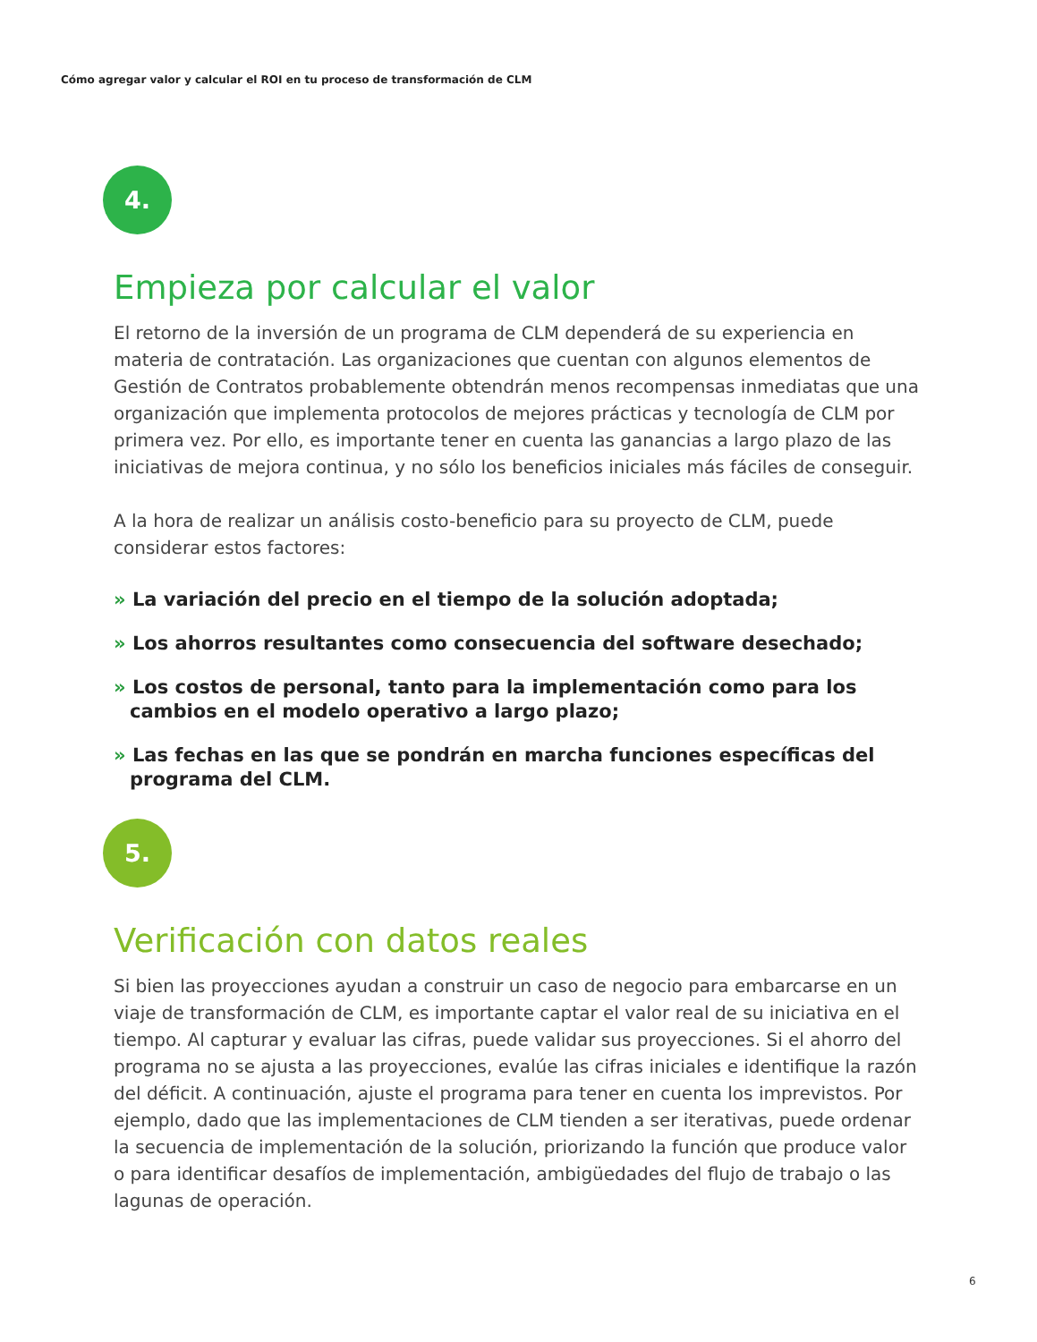Cómo agregar valor y calcular el ROI en tu proceso de transformación de CLM
4.
Empieza por calcular el valor
El retorno de la inversión de un programa de CLM dependerá de su experiencia en materia de contratación. Las organizaciones que cuentan con algunos elementos de Gestión de Contratos probablemente obtendrán menos recompensas inmediatas que una organización que implementa protocolos de mejores prácticas y tecnología de CLM por primera vez. Por ello, es importante tener en cuenta las ganancias a largo plazo de las iniciativas de mejora continua, y no sólo los beneficios iniciales más fáciles de conseguir.
A la hora de realizar un análisis costo-beneficio para su proyecto de CLM, puede considerar estos factores:
» La variación del precio en el tiempo de la solución adoptada;
» Los ahorros resultantes como consecuencia del software desechado;
» Los costos de personal, tanto para la implementación como para los cambios en el modelo operativo a largo plazo;
» Las fechas en las que se pondrán en marcha funciones específicas del programa del CLM.
5.
Verificación con datos reales
Si bien las proyecciones ayudan a construir un caso de negocio para embarcarse en un viaje de transformación de CLM, es importante captar el valor real de su iniciativa en el tiempo. Al capturar y evaluar las cifras, puede validar sus proyecciones. Si el ahorro del programa no se ajusta a las proyecciones, evalúe las cifras iniciales e identifique la razón del déficit. A continuación, ajuste el programa para tener en cuenta los imprevistos. Por ejemplo, dado que las implementaciones de CLM tienden a ser iterativas, puede ordenar la secuencia de implementación de la solución, priorizando la función que produce valor o para identificar desafíos de implementación, ambigüedades del flujo de trabajo o las lagunas de operación.
6